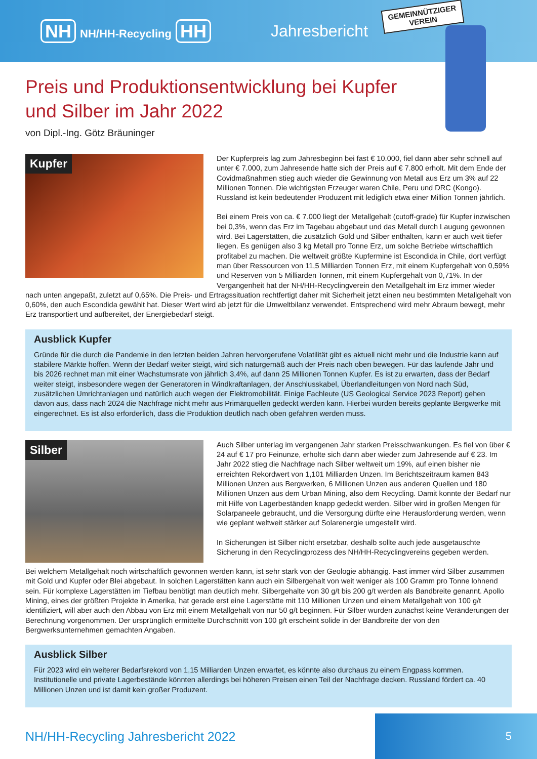NH NH/HH-Recycling HH Jahresbericht
GEMEINNÜTZIGER
VEREIN
Preis und Produktionsentwicklung bei Kupfer und Silber im Jahr 2022
von Dipl.-Ing. Götz Bräuninger
Kupfer
Der Kupferpreis lag zum Jahresbeginn bei fast € 10.000, fiel dann aber sehr schnell auf unter € 7.000, zum Jahresende hatte sich der Preis auf € 7.800 erholt. Mit dem Ende der Covidmaßnahmen stieg auch wieder die Gewinnung von Metall aus Erz um 3% auf 22 Millionen Tonnen. Die wichtigsten Erzeuger waren Chile, Peru und DRC (Kongo). Russland ist kein bedeutender Produzent mit lediglich etwa einer Million Tonnen jährlich.
Bei einem Preis von ca. € 7.000 liegt der Metallgehalt (cutoff-grade) für Kupfer inzwischen bei 0,3%, wenn das Erz im Tagebau abgebaut und das Metall durch Laugung gewonnen wird. Bei Lagerstätten, die zusätzlich Gold und Silber enthalten, kann er auch weit tiefer liegen. Es genügen also 3 kg Metall pro Tonne Erz, um solche Betriebe wirtschaftlich profitabel zu machen. Die weltweit größte Kupfermine ist Escondida in Chile, dort verfügt man über Ressourcen von 11,5 Milliarden Tonnen Erz, mit einem Kupfergehalt von 0,59% und Reserven von 5 Milliarden Tonnen, mit einem Kupfergehalt von 0,71%. In der Vergangenheit hat der NH/HH-Recyclingverein den Metallgehalt im Erz immer wieder nach unten angepaßt, zuletzt auf 0,65%. Die Preis- und Ertragssituation rechtfertigt daher mit Sicherheit jetzt einen neu bestimmten Metallgehalt von 0,60%, den auch Escondida gewählt hat. Dieser Wert wird ab jetzt für die Umweltbilanz verwendet. Entsprechend wird mehr Abraum bewegt, mehr Erz transportiert und aufbereitet, der Energiebedarf steigt.
Ausblick Kupfer
Gründe für die durch die Pandemie in den letzten beiden Jahren hervorgerufene Volatilität gibt es aktuell nicht mehr und die Industrie kann auf stabilere Märkte hoffen. Wenn der Bedarf weiter steigt, wird sich naturgemäß auch der Preis nach oben bewegen. Für das laufende Jahr und bis 2026 rechnet man mit einer Wachstumsrate von jährlich 3,4%, auf dann 25 Millionen Tonnen Kupfer. Es ist zu erwarten, dass der Bedarf weiter steigt, insbesondere wegen der Generatoren in Windkraftanlagen, der Anschlusskabel, Überlandleitungen von Nord nach Süd, zusätzlichen Umrichtanlagen und natürlich auch wegen der Elektromobilität. Einige Fachleute (US Geological Service 2023 Report) gehen davon aus, dass nach 2024 die Nachfrage nicht mehr aus Primärquellen gedeckt werden kann. Hierbei wurden bereits geplante Bergwerke mit eingerechnet. Es ist also erforderlich, dass die Produktion deutlich nach oben gefahren werden muss.
Silber
Auch Silber unterlag im vergangenen Jahr starken Preisschwankungen. Es fiel von über € 24 auf € 17 pro Feinunze, erholte sich dann aber wieder zum Jahresende auf € 23. Im Jahr 2022 stieg die Nachfrage nach Silber weltweit um 19%, auf einen bisher nie erreichten Rekordwert von 1,101 Milliarden Unzen. Im Berichtszeitraum kamen 843 Millionen Unzen aus Bergwerken, 6 Millionen Unzen aus anderen Quellen und 180 Millionen Unzen aus dem Urban Mining, also dem Recycling. Damit konnte der Bedarf nur mit Hilfe von Lagerbeständen knapp gedeckt werden. Silber wird in großen Mengen für Solarpaneele gebraucht, und die Versorgung dürfte eine Herausforderung werden, wenn wie geplant weltweit stärker auf Solarenergie umgestellt wird.
In Sicherungen ist Silber nicht ersetzbar, deshalb sollte auch jede ausgetauschte Sicherung in den Recyclingprozess des NH/HH-Recyclingvereins gegeben werden.
Bei welchem Metallgehalt noch wirtschaftlich gewonnen werden kann, ist sehr stark von der Geologie abhängig. Fast immer wird Silber zusammen mit Gold und Kupfer oder Blei abgebaut. In solchen Lagerstätten kann auch ein Silbergehalt von weit weniger als 100 Gramm pro Tonne lohnend sein. Für komplexe Lagerstätten im Tiefbau benötigt man deutlich mehr. Silbergehalte von 30 g/t bis 200 g/t werden als Bandbreite genannt. Apollo Mining, eines der größten Projekte in Amerika, hat gerade erst eine Lagerstätte mit 110 Millionen Unzen und einem Metallgehalt von 100 g/t identifiziert, will aber auch den Abbau von Erz mit einem Metallgehalt von nur 50 g/t beginnen. Für Silber wurden zunächst keine Veränderungen der Berechnung vorgenommen. Der ursprünglich ermittelte Durchschnitt von 100 g/t erscheint solide in der Bandbreite der von den Bergwerksunternehmen gemachten Angaben.
Ausblick Silber
Für 2023 wird ein weiterer Bedarfsrekord von 1,15 Milliarden Unzen erwartet, es könnte also durchaus zu einem Engpass kommen. Institutionelle und private Lagerbestände könnten allerdings bei höheren Preisen einen Teil der Nachfrage decken. Russland fördert ca. 40 Millionen Unzen und ist damit kein großer Produzent.
NH/HH-Recycling Jahresbericht 2022
5